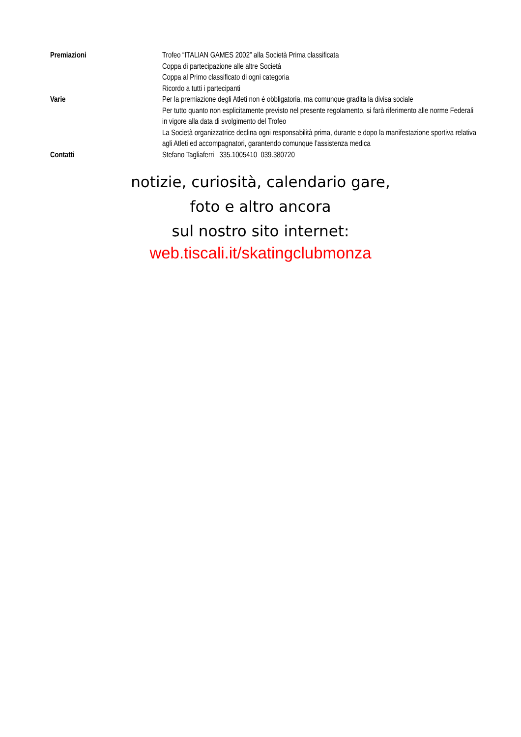| Premiazioni | Trofeo “ITALIAN GAMES 2002” alla Società Prima classificata Coppa di partecipazione alle altre Società Coppa al Primo classificato di ogni categoria Ricordo a tutti i partecipanti |
| Varie | Per la premiazione degli Atleti non è obbligatoria, ma comunque gradita la divisa sociale Per tutto quanto non esplicitamente previsto nel presente regolamento, si farà riferimento alle norme Federali in vigore alla data di svolgimento del Trofeo La Società organizzatrice declina ogni responsabilità prima, durante e dopo la manifestazione sportiva relativa agli Atleti ed accompagnatori, garantendo comunque l’assistenza medica |
| Contatti | Stefano Tagliaferri 335.1005410 039.380720 |
notizie, curiosità, calendario gare,
foto e altro ancora
sul nostro sito internet:
web.tiscali.it/skatingclubmonza